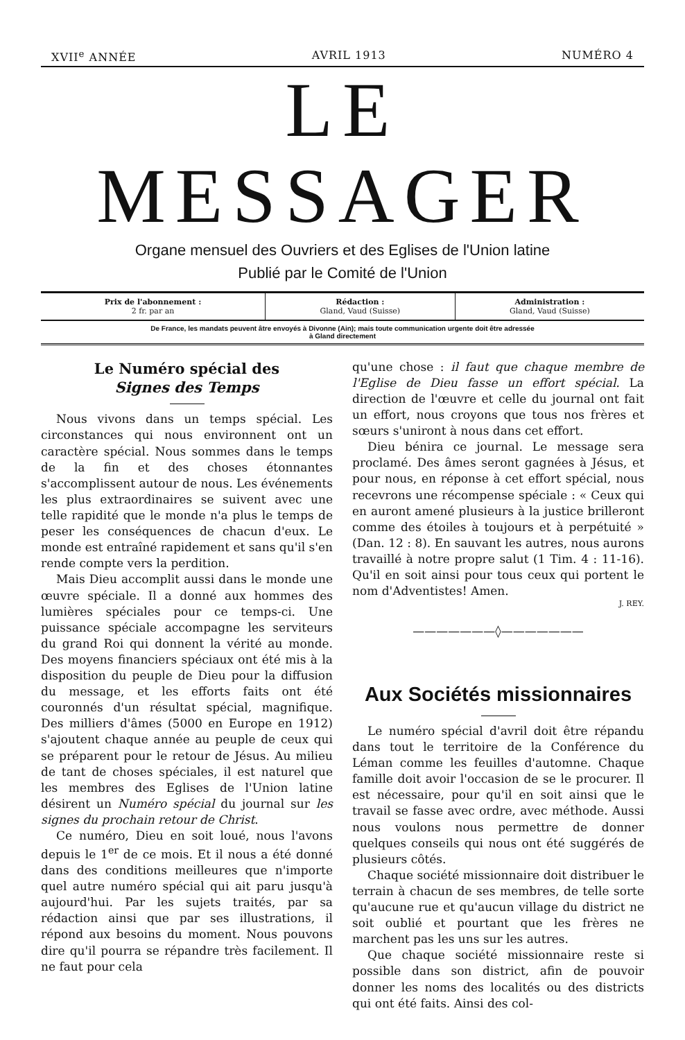XVII<sup>e</sup> ANNÉE AVRIL 1913 NUMÉRO 4
LE MESSAGER
Organe mensuel des Ouvriers et des Eglises de l'Union latine
Publié par le Comité de l'Union
| Prix de l'abonnement : 2 fr. par an | Rédaction : Gland, Vaud (Suisse) | Administration : Gland, Vaud (Suisse) |
De France, les mandats peuvent âtre envoyés à Divonne (Ain); mais toute communication urgente doit être adressée
à Gland directement
Le Numéro spécial des
Signes des Temps
Nous vivons dans un temps spécial. Les circonstances qui nous environnent ont un caractère spécial. Nous sommes dans le temps de la fin et des choses étonnantes s'accomplissent autour de nous. Les événements les plus extraordinaires se suivent avec une telle rapidité que le monde n'a plus le temps de peser les conséquences de chacun d'eux. Le monde est entraîné rapidement et sans qu'il s'en rende compte vers la perdition.
Mais Dieu accomplit aussi dans le monde une œuvre spéciale. Il a donné aux hommes des lumières spéciales pour ce temps-ci. Une puissance spéciale accompagne les serviteurs du grand Roi qui donnent la vérité au monde. Des moyens financiers spéciaux ont été mis à la disposition du peuple de Dieu pour la diffusion du message, et les efforts faits ont été couronnés d'un résultat spécial, magnifique. Des milliers d'âmes (5000 en Europe en 1912) s'ajoutent chaque année au peuple de ceux qui se préparent pour le retour de Jésus. Au milieu de tant de choses spéciales, il est naturel que les membres des Eglises de l'Union latine désirent un Numéro spécial du journal sur les signes du prochain retour de Christ.
Ce numéro, Dieu en soit loué, nous l'avons depuis le 1<sup>er</sup> de ce mois. Et il nous a été donné dans des conditions meilleures que n'importe quel autre numéro spécial qui ait paru jusqu'à aujourd'hui. Par les sujets traités, par sa rédaction ainsi que par ses illustrations, il répond aux besoins du moment. Nous pouvons dire qu'il pourra se répandre très facilement. Il ne faut pour cela
qu'une chose : il faut que chaque membre de l'Eglise de Dieu fasse un effort spécial. La direction de l'œuvre et celle du journal ont fait un effort, nous croyons que tous nos frères et sœurs s'uniront à nous dans cet effort.
Dieu bénira ce journal. Le message sera proclamé. Des âmes seront gagnées à Jésus, et pour nous, en réponse à cet effort spécial, nous recevrons une récompense spéciale : « Ceux qui en auront amené plusieurs à la justice brilleront comme des étoiles à toujours et à perpétuité » (Dan. 12 : 8). En sauvant les autres, nous aurons travaillé à notre propre salut (1 Tim. 4 : 11-16). Qu'il en soit ainsi pour tous ceux qui portent le nom d'Adventistes! Amen.
J. REY.
———————◊———————
Aux Sociétés missionnaires
Le numéro spécial d'avril doit être répandu dans tout le territoire de la Conférence du Léman comme les feuilles d'automne. Chaque famille doit avoir l'occasion de se le procurer. Il est nécessaire, pour qu'il en soit ainsi que le travail se fasse avec ordre, avec méthode. Aussi nous voulons nous permettre de donner quelques conseils qui nous ont été suggérés de plusieurs côtés.
Chaque société missionnaire doit distribuer le terrain à chacun de ses membres, de telle sorte qu'aucune rue et qu'aucun village du district ne soit oublié et pourtant que les frères ne marchent pas les uns sur les autres.
Que chaque société missionnaire reste si possible dans son district, afin de pouvoir donner les noms des localités ou des districts qui ont été faits. Ainsi des col-